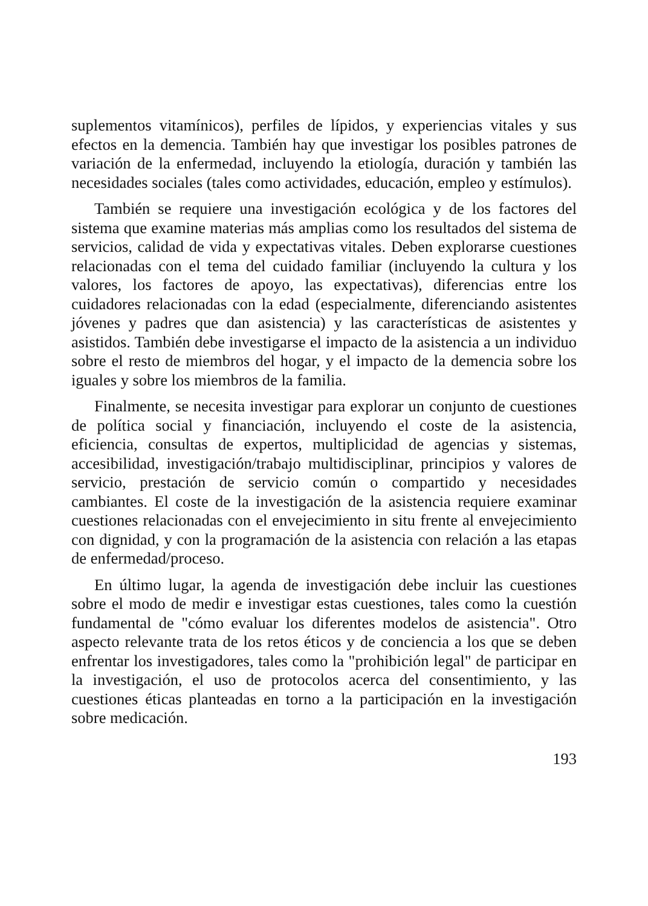suplementos vitamínicos), perfiles de lípidos, y experiencias vitales y sus efectos en la demencia. También hay que investigar los posibles patrones de variación de la enfermedad, incluyendo la etiología, duración y también las necesidades sociales (tales como actividades, educación, empleo y estímulos).
También se requiere una investigación ecológica y de los factores del sistema que examine materias más amplias como los resultados del sistema de servicios, calidad de vida y expectativas vitales. Deben explorarse cuestiones relacionadas con el tema del cuidado familiar (incluyendo la cultura y los valores, los factores de apoyo, las expectativas), diferencias entre los cuidadores relacionadas con la edad (especialmente, diferenciando asistentes jóvenes y padres que dan asistencia) y las características de asistentes y asistidos. También debe investigarse el impacto de la asistencia a un individuo sobre el resto de miembros del hogar, y el impacto de la demencia sobre los iguales y sobre los miembros de la familia.
Finalmente, se necesita investigar para explorar un conjunto de cuestiones de política social y financiación, incluyendo el coste de la asistencia, eficiencia, consultas de expertos, multiplicidad de agencias y sistemas, accesibilidad, investigación/trabajo multidisciplinar, principios y valores de servicio, prestación de servicio común o compartido y necesidades cambiantes. El coste de la investigación de la asistencia requiere examinar cuestiones relacionadas con el envejecimiento in situ frente al envejecimiento con dignidad, y con la programación de la asistencia con relación a las etapas de enfermedad/proceso.
En último lugar, la agenda de investigación debe incluir las cuestiones sobre el modo de medir e investigar estas cuestiones, tales como la cuestión fundamental de "cómo evaluar los diferentes modelos de asistencia". Otro aspecto relevante trata de los retos éticos y de conciencia a los que se deben enfrentar los investigadores, tales como la "prohibición legal" de participar en la investigación, el uso de protocolos acerca del consentimiento, y las cuestiones éticas planteadas en torno a la participación en la investigación sobre medicación.
193